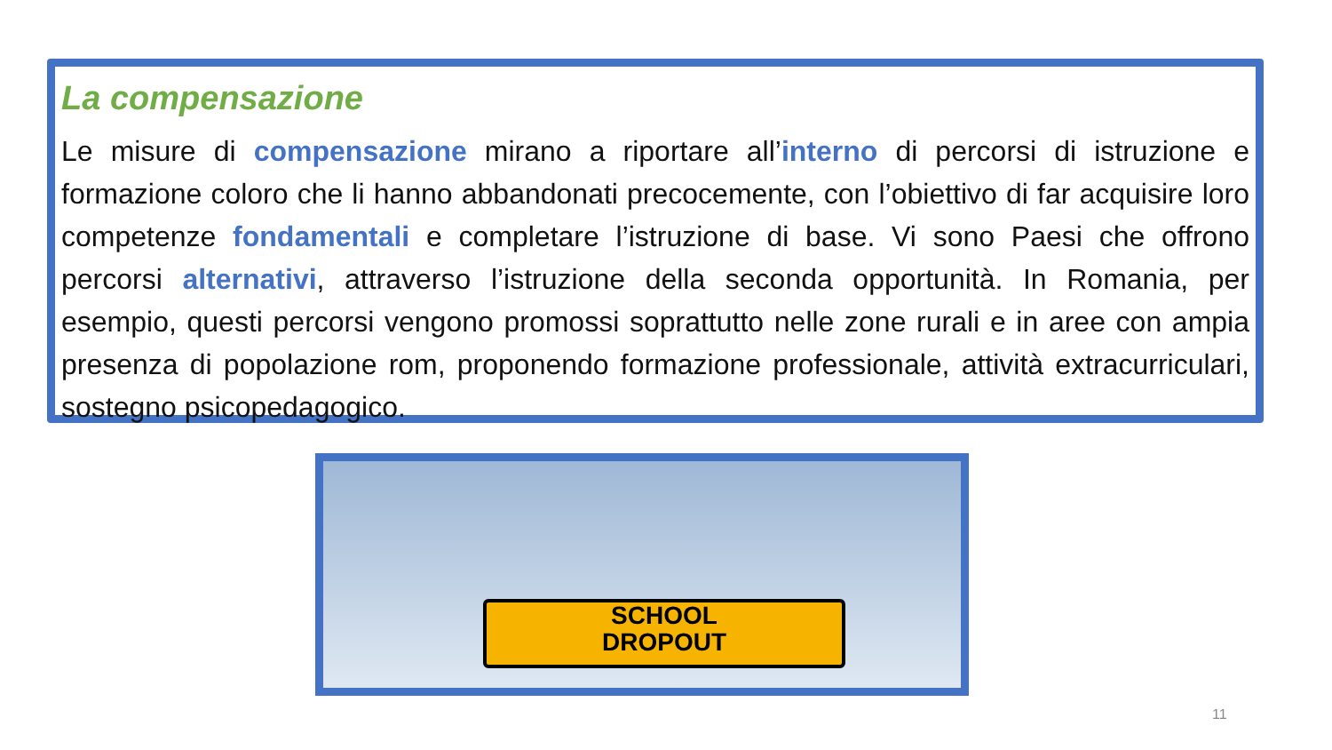La compensazione
Le misure di compensazione mirano a riportare all’interno di percorsi di istruzione e formazione coloro che li hanno abbandonati precocemente, con l’obiettivo di far acquisire loro competenze fondamentali e completare l’istruzione di base. Vi sono Paesi che offrono percorsi alternativi, attraverso l’istruzione della seconda opportunità. In Romania, per esempio, questi percorsi vengono promossi soprattutto nelle zone rurali e in aree con ampia presenza di popolazione rom, proponendo formazione professionale, attività extracurriculari, sostegno psicopedagogico.
SCHOOL
DROPOUT
11